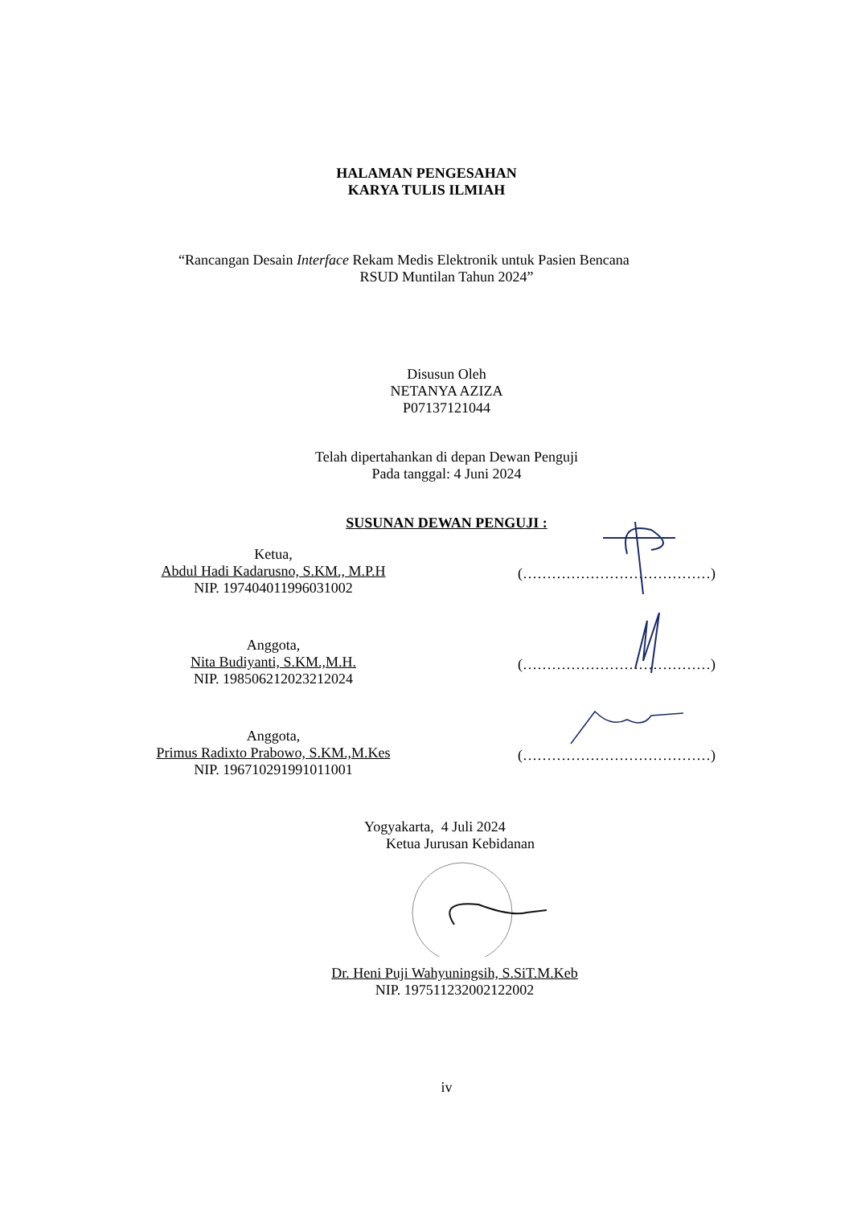HALAMAN PENGESAHAN
KARYA TULIS ILMIAH
“Rancangan Desain Interface Rekam Medis Elektronik untuk Pasien Bencana
RSUD Muntilan Tahun 2024”
Disusun Oleh
NETANYA AZIZA
P07137121044
Telah dipertahankan di depan Dewan Penguji
Pada tanggal: 4 Juni 2024
SUSUNAN DEWAN PENGUJI :
Ketua,
Abdul Hadi Kadarusno, S.KM., M.P.H
NIP. 197404011996031002
(…………………………………)
Anggota,
Nita Budiyanti, S.KM.,M.H.
NIP. 198506212023212024
(…………………………………)
Anggota,
Primus Radixto Prabowo, S.KM.,M.Kes
NIP. 196710291991011001
(…………………………………)
Yogyakarta, 4 Juli 2024
Ketua Jurusan Kebidanan
Dr. Heni Puji Wahyuningsih, S.SiT.M.Keb
NIP. 197511232002122002
iv